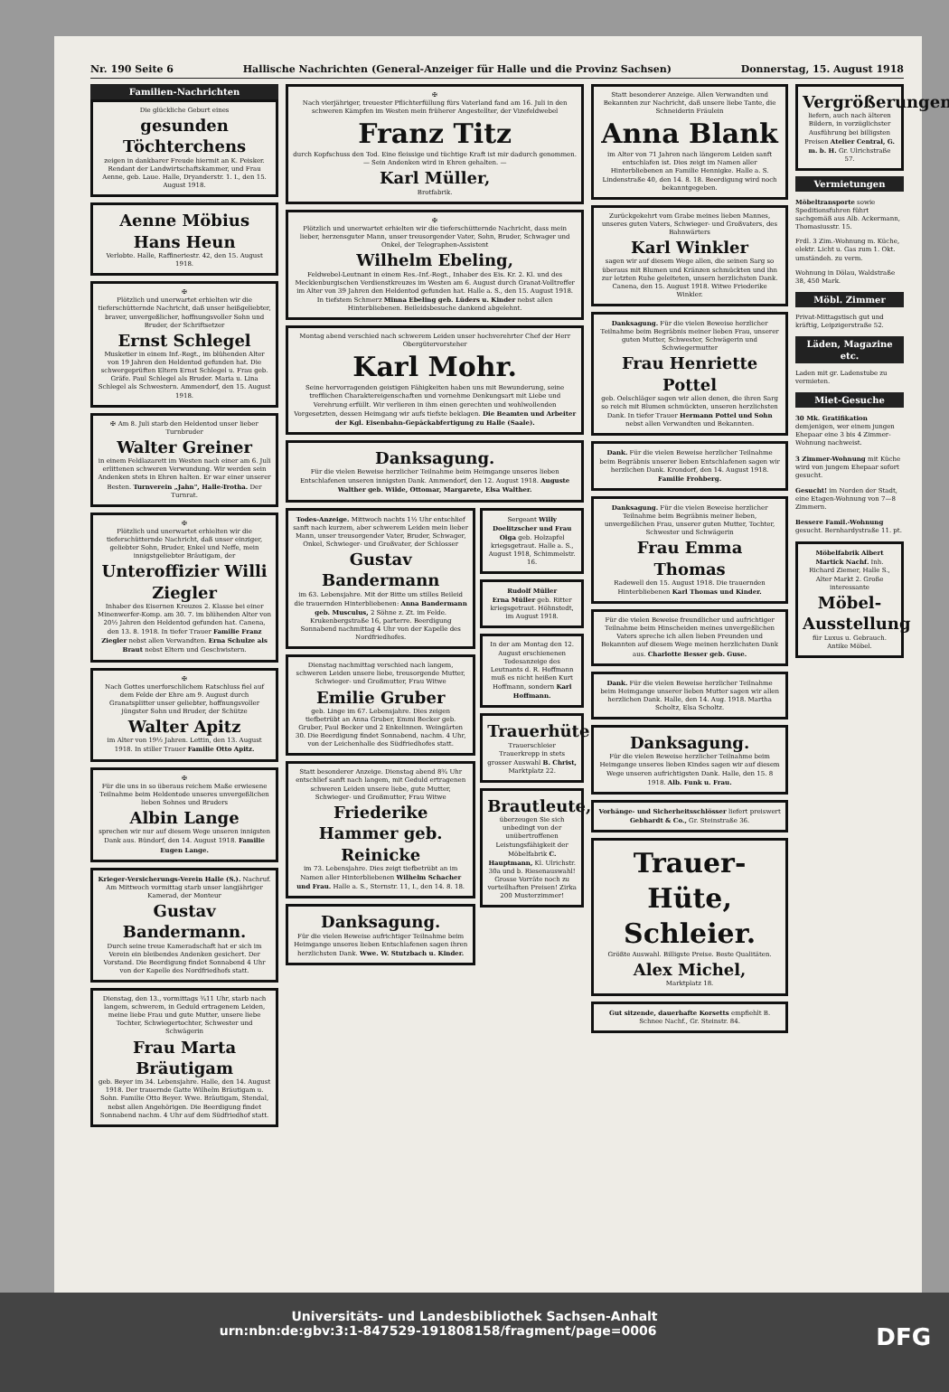Nr. 190 Seite 6 Hallische Nachrichten (General-Anzeiger für Halle und die Provinz Sachsen) Donnerstag, 15. August 1918
Familien-Nachrichten
Die glückliche Geburt eines
gesunden Töchterchens
zeigen in dankbarer Freude hiermit an K. Peisker. Rendant der Landwirtschaftskammer, und Frau Aenne, geb. Laue. Halle, Dryanderstr. 1. I., den 15. August 1918.
Aenne Möbius
Hans Heun
Verlobte. Halle, Raffineriestr. 42, den 15. August 1918.
✠
Plötzlich und unerwartet erhielten wir die tieferschütternde Nachricht, daß unser heißgeliebter, braver, unvergeßlicher, hoffnungsvoller Sohn und Bruder, der Schriftsetzer
Ernst Schlegel
Musketier in einem Inf.-Regt., im blühenden Alter von 19 Jahren den Heldentod gefunden hat. Die schwergeprüften Eltern Ernst Schlegel u. Frau geb. Gräfe. Paul Schlegel als Bruder. Maria u. Lina Schlegel als Schwestern. Ammendorf, den 15. August 1918.
✠ Am 8. Juli starb den Heldentod unser lieber Turnbruder
Walter Greiner
in einem Feldlazarett im Westen nach einer am 6. Juli erlittenen schweren Verwundung. Wir werden sein Andenken stets in Ehren halten. Er war einer unserer Besten. Turnverein „Jahn", Halle-Trotha. Der Turnrat.
✠
Plötzlich und unerwartet erhielten wir die tieferschütternde Nachricht, daß unser einziger, geliebter Sohn, Bruder, Enkel und Neffe, mein innigstgeliebter Bräutigam, der
Unteroffizier Willi Ziegler
Inhaber des Eisernen Kreuzes 2. Klasse bei einer Minenwerfer-Komp. am 30. 7. im blühenden Alter von 20½ Jahren den Heldentod gefunden hat. Canena, den 13. 8. 1918. In tiefer Trauer Familie Franz Ziegler nebst allen Verwandten. Erna Schulze als Braut nebst Eltern und Geschwistern.
✠
Nach Gottes unerforschlichem Ratschluss fiel auf dem Felde der Ehre am 9. August durch Granatsplitter unser geliebter, hoffnungsvoller jüngster Sohn und Bruder, der Schütze
Walter Apitz
im Alter von 19½ Jahren. Lettin, den 13. August 1918. In stiller Trauer Familie Otto Apitz.
✠
Für die uns in so überaus reichem Maße erwiesene Teilnahme beim Heldentode unseres unvergeßlichen lieben Sohnes und Bruders
Albin Lange
sprechen wir nur auf diesem Wege unseren innigsten Dank aus. Bündorf, den 14. August 1918. Familie Eugen Lange.
Krieger-Versicherungs-Verein Halle (S.). Nachruf. Am Mittwoch vormittag starb unser langjähriger Kamerad, der Monteur
Gustav Bandermann.
Durch seine treue Kameradschaft hat er sich im Verein ein bleibendes Andenken gesichert. Der Vorstand. Die Beerdigung findet Sonnabend 4 Uhr von der Kapelle des Nordfriedhofs statt.
Dienstag, den 13., vormittags ¾11 Uhr, starb nach langem, schwerem, in Geduld ertragenem Leiden, meine liebe Frau und gute Mutter, unsere liebe Tochter, Schwiegertochter, Schwester und Schwägerin
Frau Marta Bräutigam
geb. Beyer im 34. Lebensjahre. Halle, den 14. August 1918. Der trauernde Gatte Wilhelm Bräutigam u. Sohn. Familie Otto Beyer. Wwe. Bräutigam, Stendal, nebst allen Angehörigen. Die Beerdigung findet Sonnabend nachm. 4 Uhr auf dem Südfriedhof statt.
✠
Nach vierjähriger, treuester Pflichterfüllung fürs Vaterland fand am 16. Juli in den schweren Kämpfen im Westen mein früherer Angestellter, der Vizefeldwebel
Franz Titz
durch Kopfschuss den Tod. Eine fleissige und tüchtige Kraft ist mir dadurch genommen. — Sein Andenken wird in Ehren gehalten. —
Karl Müller,
Brotfabrik.
✠
Plötzlich und unerwartet erhielten wir die tieferschütternde Nachricht, dass mein lieber, herzensguter Mann, unser treusorgender Vater, Sohn, Bruder, Schwager und Onkel, der Telegraphen-Assistent
Wilhelm Ebeling,
Feldwebel-Leutnant in einem Res.-Inf.-Regt., Inhaber des Eis. Kr. 2. Kl. und des Mecklenburgischen Verdienstkreuzes im Westen am 6. August durch Granat-Volltreffer im Alter von 39 Jahren den Heldentod gefunden hat. Halle a. S., den 15. August 1918. In tiefstem Schmerz Minna Ebeling geb. Lüders u. Kinder nebst allen Hinterbliebenen. Beileidsbesuche dankend abgelehnt.
Montag abend verschied nach schwerem Leiden unser hochverehrter Chef der Herr Obergütervorsteher
Karl Mohr.
Seine hervorragenden geistigen Fähigkeiten haben uns mit Bewunderung, seine trefflichen Charaktereigenschaften und vornehme Denkungsart mit Liebe und Verehrung erfüllt. Wir verlieren in ihm einen gerechten und wohlwollenden Vorgesetzten, dessen Heimgang wir aufs tiefste beklagen. Die Beamten und Arbeiter der Kgl. Eisenbahn-Gepäckabfertigung zu Halle (Saale).
Danksagung.
Für die vielen Beweise herzlicher Teilnahme beim Heimgange unseres lieben Entschlafenen unseren innigsten Dank. Ammendorf, den 12. August 1918. Auguste Walther geb. Wilde, Ottomar, Margarete, Elsa Walther.
Todes-Anzeige. Mittwoch nachts 1½ Uhr entschlief sanft nach kurzem, aber schwerem Leiden mein lieber Mann, unser treusorgender Vater, Bruder, Schwager, Onkel, Schwieger- und Großvater, der Schlosser
Gustav Bandermann
im 63. Lebensjahre. Mit der Bitte um stilles Beileid die trauernden Hinterbliebenen: Anna Bandermann geb. Musculus, 2 Söhne z. Zt. im Felde. Krukenbergstraße 16, parterre. Beerdigung Sonnabend nachmittag 4 Uhr von der Kapelle des Nordfriedhofes.
Dienstag nachmittag verschied nach langem, schweren Leiden unsere liebe, treusorgende Mutter, Schwieger- und Großmutter, Frau Witwe
Emilie Gruber
geb. Linge im 67. Lebensjahre. Dies zeigen tiefbetrübt an Anna Gruber, Emmi Becker geb. Gruber, Paul Becker und 2 Enkelinnen. Weingärten 30. Die Beerdigung findet Sonnabend, nachm. 4 Uhr, von der Leichenhalle des Südfriedhofes statt.
Statt besonderer Anzeige. Dienstag abend 8¾ Uhr entschlief sanft nach langem, mit Geduld ertragenen schweren Leiden unsere liebe, gute Mutter, Schwieger- und Großmutter, Frau Witwe
Friederike Hammer geb. Reinicke
im 73. Lebensjahre. Dies zeigt tiefbetrübt an im Namen aller Hinterbliebenen Wilhelm Schacher und Frau. Halle a. S., Sternstr. 11, I., den 14. 8. 18.
Danksagung.
Für die vielen Beweise aufrichtiger Teilnahme beim Heimgange unseres lieben Entschlafenen sagen ihren herzlichsten Dank. Wwe. W. Stutzbach u. Kinder.
Sergeant Willy Doelitzscher und Frau Olga geb. Holzapfel kriegsgetraut. Halle a. S., August 1918, Schimmelstr. 16.
Rudolf Müller
Erna Müller geb. Ritter kriegsgetraut. Höhnstedt, im August 1918.
In der am Montag den 12. August erschienenen Todesanzeige des Leutnants d. R. Hoffmann muß es nicht heißen Kurt Hoffmann, sondern Karl Hoffmann.
Trauerhüte
Trauerschleier Trauerkrepp in stets grosser Auswahl B. Christ, Marktplatz 22.
Brautleute,
überzeugen Sie sich unbedingt von der unübertroffenen Leistungsfähigkeit der Möbelfabrik C. Hauptmann, Kl. Ulrichstr. 30a und b. Riesenauswahl! Grosse Vorräte noch zu vorteilhaften Preisen! Zirka 200 Musterzimmer!
Statt besonderer Anzeige. Allen Verwandten und Bekannten zur Nachricht, daß unsere liebe Tante, die Schneiderin Fräulein
Anna Blank
im Alter von 71 Jahren nach längerem Leiden sanft entschlafen ist. Dies zeigt im Namen aller Hinterbliebenen an Familie Hennigke. Halle a. S. Lindenstraße 40, den 14. 8. 18. Beerdigung wird noch bekanntgegeben.
Zurückgekehrt vom Grabe meines lieben Mannes, unseres guten Vaters, Schwieger- und Großvaters, des Bahnwärters
Karl Winkler
sagen wir auf diesem Wege allen, die seinen Sarg so überaus mit Blumen und Kränzen schmückten und ihn zur letzten Ruhe geleiteten, unsern herzlichsten Dank. Canena, den 15. August 1918. Witwe Friederike Winkler.
Danksagung. Für die vielen Beweise herzlicher Teilnahme beim Begräbnis meiner lieben Frau, unserer guten Mutter, Schwester, Schwägerin und Schwiegermutter
Frau Henriette Pottel
geb. Oelschläger sagen wir allen denen, die ihren Sarg so reich mit Blumen schmückten, unseren herzlichsten Dank. In tiefer Trauer Hermann Pottel und Sohn nebst allen Verwandten und Bekannten.
Dank. Für die vielen Beweise herzlicher Teilnahme beim Begräbnis unserer lieben Entschlafenen sagen wir herzlichen Dank. Krondorf, den 14. August 1918. Familie Frohberg.
Danksagung. Für die vielen Beweise herzlicher Teilnahme beim Begräbnis meiner lieben, unvergeßlichen Frau, unserer guten Mutter, Tochter, Schwester und Schwägerin
Frau Emma Thomas
Radewell den 15. August 1918. Die trauernden Hinterbliebenen Karl Thomas und Kinder.
Für die vielen Beweise freundlicher und aufrichtiger Teilnahme beim Hinscheiden meines unvergeßlichen Vaters spreche ich allen lieben Freunden und Bekannten auf diesem Wege meinen herzlichsten Dank aus. Charlotte Besser geb. Guse.
Dank. Für die vielen Beweise herzlicher Teilnahme beim Heimgange unserer lieben Mutter sagen wir allen herzlichen Dank. Halle, den 14. Aug. 1918. Martha Scholtz, Elsa Scholtz.
Danksagung.
Für die vielen Beweise herzlicher Teilnahme beim Heimgange unseres lieben Kindes sagen wir auf diesem Wege unseren aufrichtigsten Dank. Halle, den 15. 8 1918. Alb. Funk u. Frau.
Vorhänge- und Sicherheitsschlösser liefert preiswert Gebhardt & Co., Gr. Steinstraße 36.
Trauer-Hüte, Schleier.
Größte Auswahl. Billigste Preise. Beste Qualitäten.
Alex Michel,
Marktplatz 18.
Gut sitzende, dauerhafte Korsetts empfiehlt B. Schnee Nachf., Gr. Steinstr. 84.
Vergrößerungen
liefern, auch nach älteren Bildern, in vorzüglichster Ausführung bei billigsten Preisen Atelier Central, G. m. b. H. Gr. Ulrichstraße 57.
Vermietungen
Möbeltransporte sowie Speditionsfuhren führt sachgemäß aus Alb. Ackermann, Thomasiusstr. 15.
Frdl. 3 Zim.-Wohnung m. Küche, elektr. Licht u. Gas zum 1. Okt. umständeh. zu verm.
Wohnung in Dölau, Waldstraße 38, 450 Mark.
Möbl. Zimmer
Privat-Mittagstisch gut und kräftig, Leipzigerstraße 52.
Läden, Magazine etc.
Laden mit gr. Ladenstube zu vermieten.
Miet-Gesuche
30 Mk. Gratifikation demjenigen, wer einem jungen Ehepaar eine 3 bis 4 Zimmer-Wohnung nachweist.
3 Zimmer-Wohnung mit Küche wird von jungem Ehepaar sofort gesucht.
Gesucht! im Norden der Stadt, eine Etagen-Wohnung von 7—8 Zimmern.
Bessere Famil.-Wohnung gesucht. Bernhardystraße 11. pt.
Möbelfabrik Albert Martick Nachf. Inh. Richard Ziemer, Halle S., Alter Markt 2. Große interessante
Möbel-Ausstellung
für Luxus u. Gebrauch. Antike Möbel.
Universitäts- und Landesbibliothek Sachsen-Anhalt
urn:nbn:de:gbv:3:1-847529-191808158/fragment/page=0006 DFG